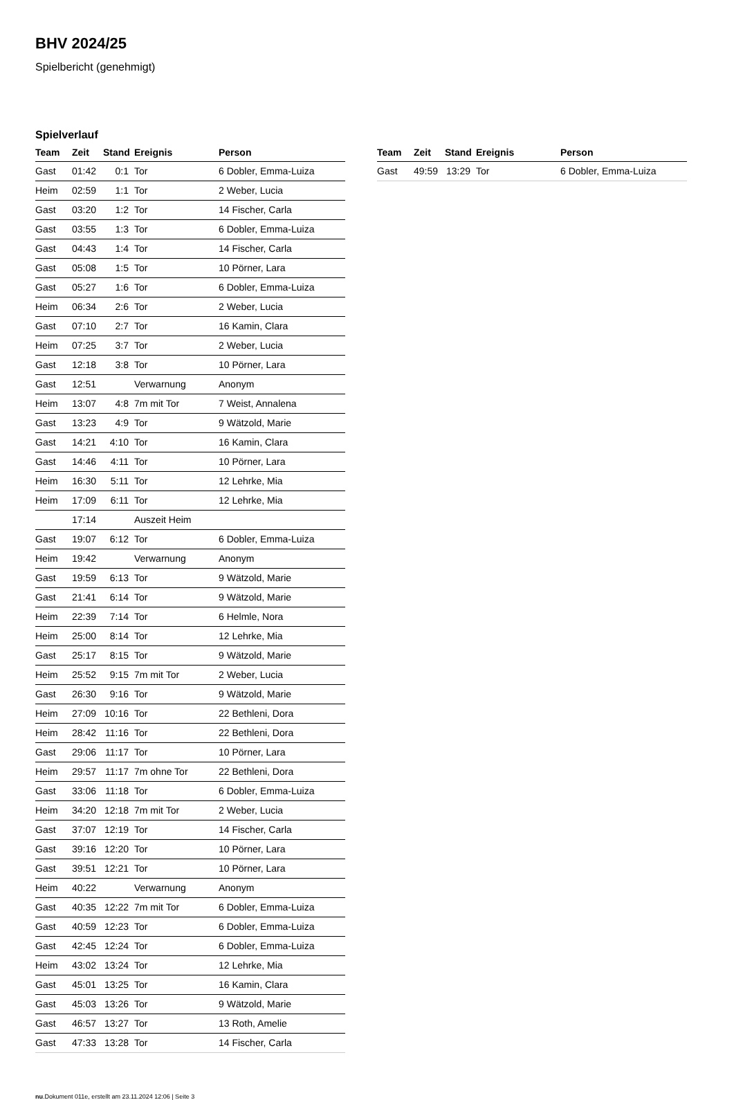BHV 2024/25
Spielbericht (genehmigt)
Spielverlauf
| Team | Zeit | Stand | Ereignis | Person |
| --- | --- | --- | --- | --- |
| Gast | 01:42 | 0:1 | Tor | 6 Dobler, Emma-Luiza |
| Heim | 02:59 | 1:1 | Tor | 2 Weber, Lucia |
| Gast | 03:20 | 1:2 | Tor | 14 Fischer, Carla |
| Gast | 03:55 | 1:3 | Tor | 6 Dobler, Emma-Luiza |
| Gast | 04:43 | 1:4 | Tor | 14 Fischer, Carla |
| Gast | 05:08 | 1:5 | Tor | 10 Pörner, Lara |
| Gast | 05:27 | 1:6 | Tor | 6 Dobler, Emma-Luiza |
| Heim | 06:34 | 2:6 | Tor | 2 Weber, Lucia |
| Gast | 07:10 | 2:7 | Tor | 16 Kamin, Clara |
| Heim | 07:25 | 3:7 | Tor | 2 Weber, Lucia |
| Gast | 12:18 | 3:8 | Tor | 10 Pörner, Lara |
| Gast | 12:51 | | Verwarnung | Anonym |
| Heim | 13:07 | 4:8 | 7m mit Tor | 7 Weist, Annalena |
| Gast | 13:23 | 4:9 | Tor | 9 Wätzold, Marie |
| Gast | 14:21 | 4:10 | Tor | 16 Kamin, Clara |
| Gast | 14:46 | 4:11 | Tor | 10 Pörner, Lara |
| Heim | 16:30 | 5:11 | Tor | 12 Lehrke, Mia |
| Heim | 17:09 | 6:11 | Tor | 12 Lehrke, Mia |
| | 17:14 | | Auszeit Heim | |
| Gast | 19:07 | 6:12 | Tor | 6 Dobler, Emma-Luiza |
| Heim | 19:42 | | Verwarnung | Anonym |
| Gast | 19:59 | 6:13 | Tor | 9 Wätzold, Marie |
| Gast | 21:41 | 6:14 | Tor | 9 Wätzold, Marie |
| Heim | 22:39 | 7:14 | Tor | 6 Helmle, Nora |
| Heim | 25:00 | 8:14 | Tor | 12 Lehrke, Mia |
| Gast | 25:17 | 8:15 | Tor | 9 Wätzold, Marie |
| Heim | 25:52 | 9:15 | 7m mit Tor | 2 Weber, Lucia |
| Gast | 26:30 | 9:16 | Tor | 9 Wätzold, Marie |
| Heim | 27:09 | 10:16 | Tor | 22 Bethleni, Dora |
| Heim | 28:42 | 11:16 | Tor | 22 Bethleni, Dora |
| Gast | 29:06 | 11:17 | Tor | 10 Pörner, Lara |
| Heim | 29:57 | 11:17 | 7m ohne Tor | 22 Bethleni, Dora |
| Gast | 33:06 | 11:18 | Tor | 6 Dobler, Emma-Luiza |
| Heim | 34:20 | 12:18 | 7m mit Tor | 2 Weber, Lucia |
| Gast | 37:07 | 12:19 | Tor | 14 Fischer, Carla |
| Gast | 39:16 | 12:20 | Tor | 10 Pörner, Lara |
| Gast | 39:51 | 12:21 | Tor | 10 Pörner, Lara |
| Heim | 40:22 | | Verwarnung | Anonym |
| Gast | 40:35 | 12:22 | 7m mit Tor | 6 Dobler, Emma-Luiza |
| Gast | 40:59 | 12:23 | Tor | 6 Dobler, Emma-Luiza |
| Gast | 42:45 | 12:24 | Tor | 6 Dobler, Emma-Luiza |
| Heim | 43:02 | 13:24 | Tor | 12 Lehrke, Mia |
| Gast | 45:01 | 13:25 | Tor | 16 Kamin, Clara |
| Gast | 45:03 | 13:26 | Tor | 9 Wätzold, Marie |
| Gast | 46:57 | 13:27 | Tor | 13 Roth, Amelie |
| Gast | 47:33 | 13:28 | Tor | 14 Fischer, Carla |
| Team | Zeit | Stand | Ereignis | Person |
| --- | --- | --- | --- | --- |
| Gast | 49:59 | 13:29 | Tor | 6 Dobler, Emma-Luiza |
nu.Dokument 011e, erstellt am 23.11.2024 12:06 | Seite 3